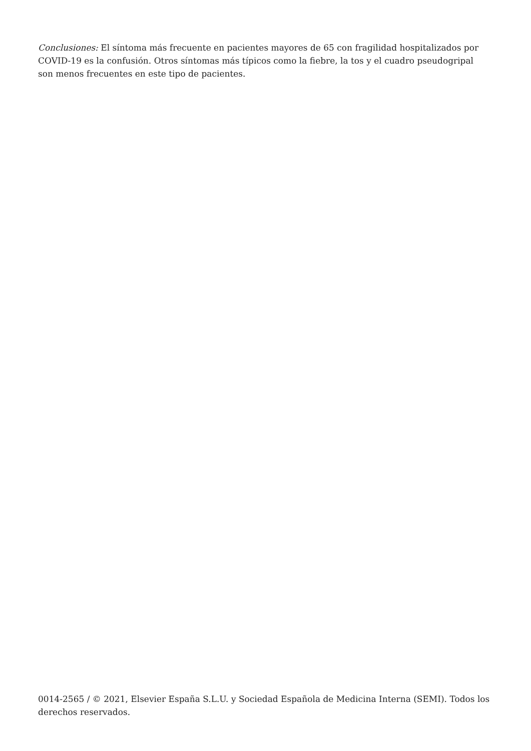Conclusiones: El síntoma más frecuente en pacientes mayores de 65 con fragilidad hospitalizados por COVID-19 es la confusión. Otros síntomas más típicos como la fiebre, la tos y el cuadro pseudogripal son menos frecuentes en este tipo de pacientes.
0014-2565 / © 2021, Elsevier España S.L.U. y Sociedad Española de Medicina Interna (SEMI). Todos los derechos reservados.